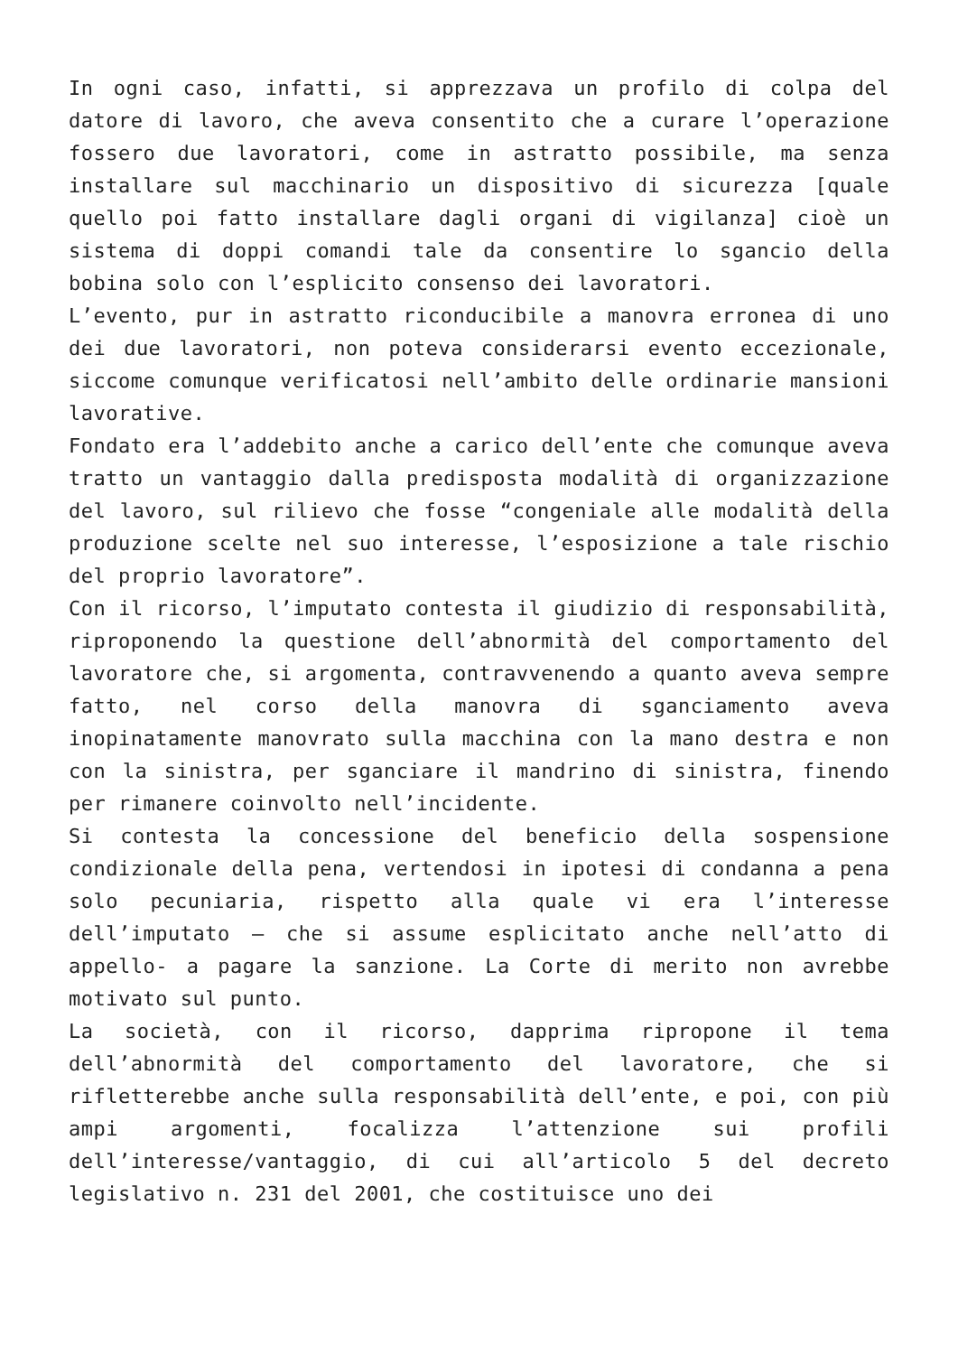In ogni caso, infatti, si apprezzava un profilo di colpa del datore di lavoro, che aveva consentito che a curare l’operazione fossero due lavoratori, come in astratto possibile, ma senza installare sul macchinario un dispositivo di sicurezza [quale quello poi fatto installare dagli organi di vigilanza] cioè un sistema di doppi comandi tale da consentire lo sgancio della bobina solo con l’esplicito consenso dei lavoratori.
L’evento, pur in astratto riconducibile a manovra erronea di uno dei due lavoratori, non poteva considerarsi evento eccezionale, siccome comunque verificatosi nell’ambito delle ordinarie mansioni lavorative.
Fondato era l’addebito anche a carico dell’ente che comunque aveva tratto un vantaggio dalla predisposta modalità di organizzazione del lavoro, sul rilievo che fosse “congeniale alle modalità della produzione scelte nel suo interesse, l’esposizione a tale rischio del proprio lavoratore”.
Con il ricorso, l’imputato contesta il giudizio di responsabilità, riproponendo la questione dell’abnormità del comportamento del lavoratore che, si argomenta, contravvenendo a quanto aveva sempre fatto, nel corso della manovra di sganciamento aveva inopinatamente manovrato sulla macchina con la mano destra e non con la sinistra, per sganciare il mandrino di sinistra, finendo per rimanere coinvolto nell’incidente.
Si contesta la concessione del beneficio della sospensione condizionale della pena, vertendosi in ipotesi di condanna a pena solo pecuniaria, rispetto alla quale vi era l’interesse dell’imputato – che si assume esplicitato anche nell’atto di appello- a pagare la sanzione. La Corte di merito non avrebbe motivato sul punto.
La società, con il ricorso, dapprima ripropone il tema dell’abnormità del comportamento del lavoratore, che si rifletterebbe anche sulla responsabilità dell’ente, e poi, con più ampi argomenti, focalizza l’attenzione sui profili dell’interesse/vantaggio, di cui all’articolo 5 del decreto legislativo n. 231 del 2001, che costituisce uno dei